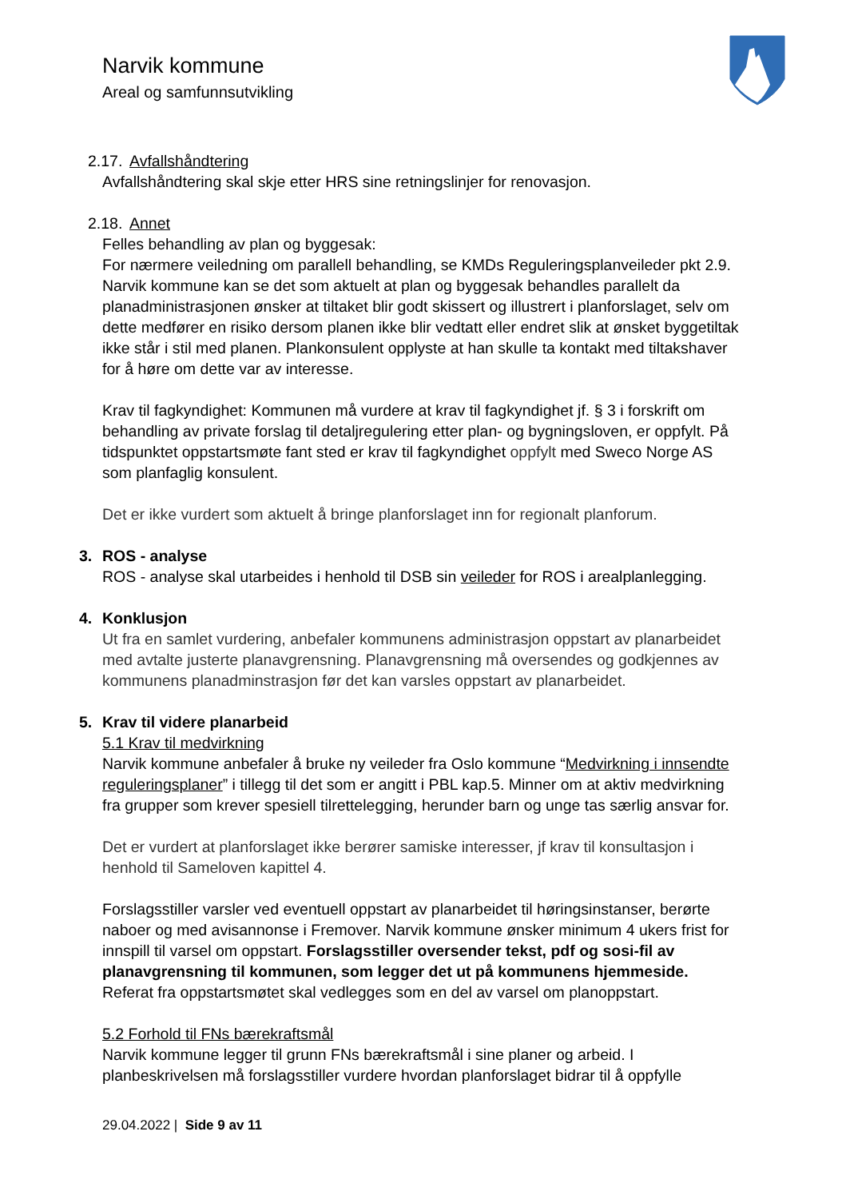Narvik kommune
Areal og samfunnsutvikling
2.17. Avfallshåndtering
Avfallshåndtering skal skje etter HRS sine retningslinjer for renovasjon.
2.18. Annet
Felles behandling av plan og byggesak:
For nærmere veiledning om parallell behandling, se KMDs Reguleringsplanveileder pkt 2.9. Narvik kommune kan se det som aktuelt at plan og byggesak behandles parallelt da planadministrasjonen ønsker at tiltaket blir godt skissert og illustrert i planforslaget, selv om dette medfører en risiko dersom planen ikke blir vedtatt eller endret slik at ønsket byggetiltak ikke står i stil med planen. Plankonsulent opplyste at han skulle ta kontakt med tiltakshaver for å høre om dette var av interesse.
Krav til fagkyndighet: Kommunen må vurdere at krav til fagkyndighet jf. § 3 i forskrift om behandling av private forslag til detaljregulering etter plan- og bygningsloven, er oppfylt. På tidspunktet oppstartsmøte fant sted er krav til fagkyndighet oppfylt med Sweco Norge AS som planfaglig konsulent.
Det er ikke vurdert som aktuelt å bringe planforslaget inn for regionalt planforum.
3. ROS - analyse
ROS - analyse skal utarbeides i henhold til DSB sin veileder for ROS i arealplanlegging.
4. Konklusjon
Ut fra en samlet vurdering, anbefaler kommunens administrasjon oppstart av planarbeidet med avtalte justerte planavgrensning. Planavgrensning må oversendes og godkjennes av kommunens planadminstrasjon før det kan varsles oppstart av planarbeidet.
5. Krav til videre planarbeid
5.1 Krav til medvirkning
Narvik kommune anbefaler å bruke ny veileder fra Oslo kommune “Medvirkning i innsendte reguleringsplaner” i tillegg til det som er angitt i PBL kap.5. Minner om at aktiv medvirkning fra grupper som krever spesiell tilrettelegging, herunder barn og unge tas særlig ansvar for.
Det er vurdert at planforslaget ikke berører samiske interesser, jf krav til konsultasjon i henhold til Sameloven kapittel 4.
Forslagsstiller varsler ved eventuell oppstart av planarbeidet til høringsinstanser, berørte naboer og med avisannonse i Fremover. Narvik kommune ønsker minimum 4 ukers frist for innspill til varsel om oppstart. Forslagsstiller oversender tekst, pdf og sosi-fil av planavgrensning til kommunen, som legger det ut på kommunens hjemmeside. Referat fra oppstartsmøtet skal vedlegges som en del av varsel om planoppstart.
5.2 Forhold til FNs bærekraftsmål
Narvik kommune legger til grunn FNs bærekraftsmål i sine planer og arbeid. I planbeskrivelsen må forslagsstiller vurdere hvordan planforslaget bidrar til å oppfylle
29.04.2022 | Side 9 av 11